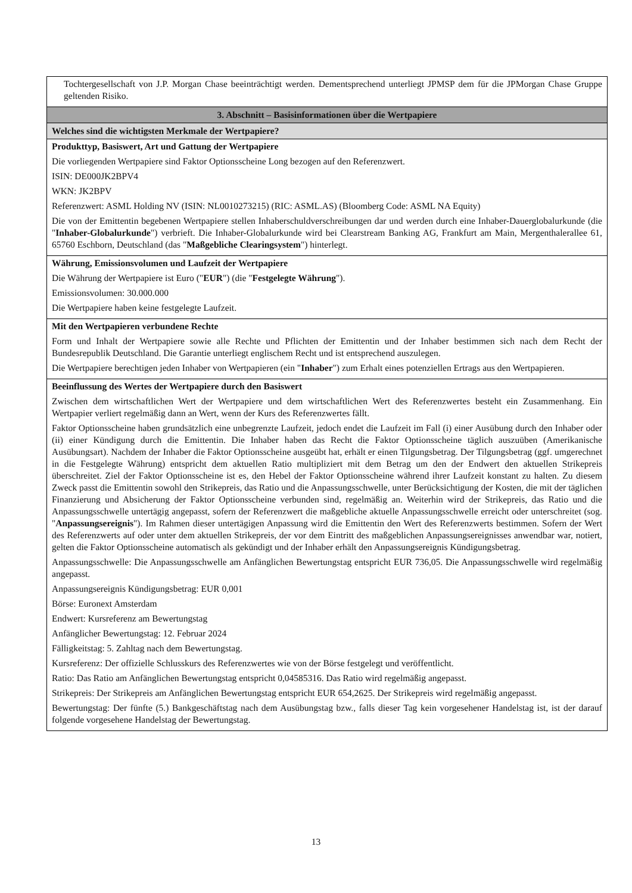Tochtergesellschaft von J.P. Morgan Chase beeinträchtigt werden. Dementsprechend unterliegt JPMSP dem für die JPMorgan Chase Gruppe geltenden Risiko.
3. Abschnitt – Basisinformationen über die Wertpapiere
Welches sind die wichtigsten Merkmale der Wertpapiere?
Produkttyp, Basiswert, Art und Gattung der Wertpapiere
Die vorliegenden Wertpapiere sind Faktor Optionsscheine Long bezogen auf den Referenzwert.
ISIN: DE000JK2BPV4
WKN: JK2BPV
Referenzwert: ASML Holding NV (ISIN: NL0010273215) (RIC: ASML.AS) (Bloomberg Code: ASML NA Equity)
Die von der Emittentin begebenen Wertpapiere stellen Inhaberschuldverschreibungen dar und werden durch eine Inhaber-Dauerglobalurkunde (die "Inhaber-Globalurkunde") verbrieft. Die Inhaber-Globalurkunde wird bei Clearstream Banking AG, Frankfurt am Main, Mergenthalerallee 61, 65760 Eschborn, Deutschland (das "Maßgebliche Clearingsystem") hinterlegt.
Währung, Emissionsvolumen und Laufzeit der Wertpapiere
Die Währung der Wertpapiere ist Euro ("EUR") (die "Festgelegte Währung").
Emissionsvolumen: 30.000.000
Die Wertpapiere haben keine festgelegte Laufzeit.
Mit den Wertpapieren verbundene Rechte
Form und Inhalt der Wertpapiere sowie alle Rechte und Pflichten der Emittentin und der Inhaber bestimmen sich nach dem Recht der Bundesrepublik Deutschland. Die Garantie unterliegt englischem Recht und ist entsprechend auszulegen.
Die Wertpapiere berechtigen jeden Inhaber von Wertpapieren (ein "Inhaber") zum Erhalt eines potenziellen Ertrags aus den Wertpapieren.
Beeinflussung des Wertes der Wertpapiere durch den Basiswert
Zwischen dem wirtschaftlichen Wert der Wertpapiere und dem wirtschaftlichen Wert des Referenzwertes besteht ein Zusammenhang. Ein Wertpapier verliert regelmäßig dann an Wert, wenn der Kurs des Referenzwertes fällt.
Faktor Optionsscheine haben grundsätzlich eine unbegrenzte Laufzeit, jedoch endet die Laufzeit im Fall (i) einer Ausübung durch den Inhaber oder (ii) einer Kündigung durch die Emittentin. Die Inhaber haben das Recht die Faktor Optionsscheine täglich auszuüben (Amerikanische Ausübungsart). Nachdem der Inhaber die Faktor Optionsscheine ausgeübt hat, erhält er einen Tilgungsbetrag. Der Tilgungsbetrag (ggf. umgerechnet in die Festgelegte Währung) entspricht dem aktuellen Ratio multipliziert mit dem Betrag um den der Endwert den aktuellen Strikepreis überschreitet. Ziel der Faktor Optionsscheine ist es, den Hebel der Faktor Optionsscheine während ihrer Laufzeit konstant zu halten. Zu diesem Zweck passt die Emittentin sowohl den Strikepreis, das Ratio und die Anpassungsschwelle, unter Berücksichtigung der Kosten, die mit der täglichen Finanzierung und Absicherung der Faktor Optionsscheine verbunden sind, regelmäßig an. Weiterhin wird der Strikepreis, das Ratio und die Anpassungsschwelle untertägig angepasst, sofern der Referenzwert die maßgebliche aktuelle Anpassungsschwelle erreicht oder unterschreitet (sog. "Anpassungsereignis"). Im Rahmen dieser untertägigen Anpassung wird die Emittentin den Wert des Referenzwerts bestimmen. Sofern der Wert des Referenzwerts auf oder unter dem aktuellen Strikepreis, der vor dem Eintritt des maßgeblichen Anpassungsereignisses anwendbar war, notiert, gelten die Faktor Optionsscheine automatisch als gekündigt und der Inhaber erhält den Anpassungsereignis Kündigungsbetrag.
Anpassungsschwelle: Die Anpassungsschwelle am Anfänglichen Bewertungstag entspricht EUR 736,05. Die Anpassungsschwelle wird regelmäßig angepasst.
Anpassungsereignis Kündigungsbetrag: EUR 0,001
Börse: Euronext Amsterdam
Endwert: Kursreferenz am Bewertungstag
Anfänglicher Bewertungstag: 12. Februar 2024
Fälligkeitstag: 5. Zahltag nach dem Bewertungstag.
Kursreferenz: Der offizielle Schlusskurs des Referenzwertes wie von der Börse festgelegt und veröffentlicht.
Ratio: Das Ratio am Anfänglichen Bewertungstag entspricht 0,04585316. Das Ratio wird regelmäßig angepasst.
Strikepreis: Der Strikepreis am Anfänglichen Bewertungstag entspricht EUR 654,2625. Der Strikepreis wird regelmäßig angepasst.
Bewertungstag: Der fünfte (5.) Bankgeschäftstag nach dem Ausübungstag bzw., falls dieser Tag kein vorgesehener Handelstag ist, ist der darauf folgende vorgesehene Handelstag der Bewertungstag.
13